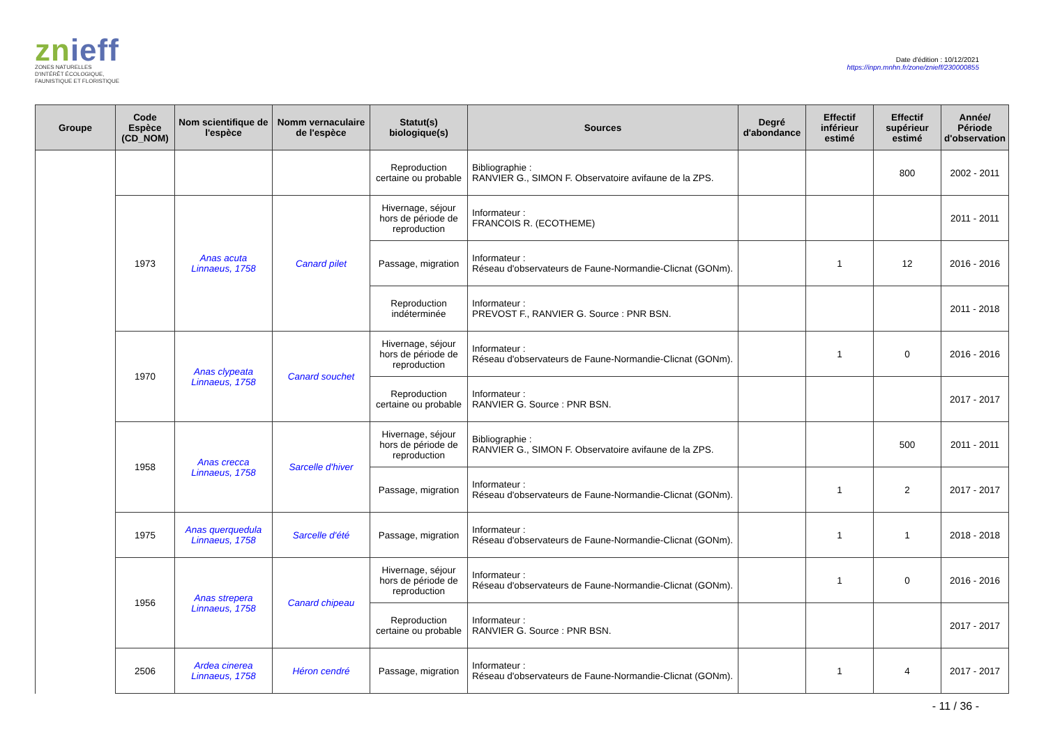znieff
ZONES NATURELLES
D'INTÉRÊT ÉCOLOGIQUE,
FAUNISTIQUE ET FLORISTIQUE
Date d'édition : 10/12/2021
https://inpn.mnhn.fr/zone/znieff/230000855
| Groupe | Code Espèce (CD_NOM) | Nom scientifique de l'espèce | Nomm vernaculaire de l'espèce | Statut(s) biologique(s) | Sources | Degré d'abondance | Effectif inférieur estimé | Effectif supérieur estimé | Année/ Période d'observation |
| --- | --- | --- | --- | --- | --- | --- | --- | --- | --- |
| | | | | Reproduction certaine ou probable | Bibliographie : RANVIER G., SIMON F. Observatoire avifaune de la ZPS. | | | 800 | 2002 - 2011 |
| | 1973 | Anas acuta Linnaeus, 1758 | Canard pilet | Hivernage, séjour hors de période de reproduction | Informateur : FRANCOIS R. (ECOTHEME) | | | | 2011 - 2011 |
| | | | | Passage, migration | Informateur : Réseau d'observateurs de Faune-Normandie-Clicnat (GONm). | | 1 | 12 | 2016 - 2016 |
| | | | | Reproduction indéterminée | Informateur : PREVOST F., RANVIER G. Source : PNR BSN. | | | | 2011 - 2018 |
| | 1970 | Anas clypeata Linnaeus, 1758 | Canard souchet | Hivernage, séjour hors de période de reproduction | Informateur : Réseau d'observateurs de Faune-Normandie-Clicnat (GONm). | | 1 | 0 | 2016 - 2016 |
| | | | | Reproduction certaine ou probable | Informateur : RANVIER G. Source : PNR BSN. | | | | 2017 - 2017 |
| | 1958 | Anas crecca Linnaeus, 1758 | Sarcelle d'hiver | Hivernage, séjour hors de période de reproduction | Bibliographie : RANVIER G., SIMON F. Observatoire avifaune de la ZPS. | | | 500 | 2011 - 2011 |
| | | | | Passage, migration | Informateur : Réseau d'observateurs de Faune-Normandie-Clicnat (GONm). | | 1 | 2 | 2017 - 2017 |
| | 1975 | Anas querquedula Linnaeus, 1758 | Sarcelle d'été | Passage, migration | Informateur : Réseau d'observateurs de Faune-Normandie-Clicnat (GONm). | | 1 | 1 | 2018 - 2018 |
| | 1956 | Anas strepera Linnaeus, 1758 | Canard chipeau | Hivernage, séjour hors de période de reproduction | Informateur : Réseau d'observateurs de Faune-Normandie-Clicnat (GONm). | | 1 | 0 | 2016 - 2016 |
| | | | | Reproduction certaine ou probable | Informateur : RANVIER G. Source : PNR BSN. | | | | 2017 - 2017 |
| | 2506 | Ardea cinerea Linnaeus, 1758 | Héron cendré | Passage, migration | Informateur : Réseau d'observateurs de Faune-Normandie-Clicnat (GONm). | | 1 | 4 | 2017 - 2017 |
- 11 / 36 -